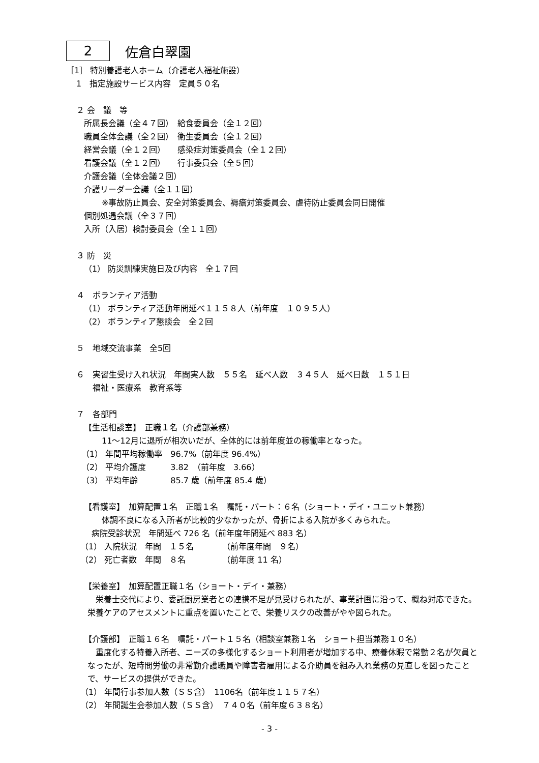2 佐倉白翠園
［1］ 特別養護老人ホーム（介護老人福祉施設）
1　指定施設サービス内容　定員５０名
２ 会　議　等
所属長会議（全４７回）　給食委員会（全１２回）
職員全体会議（全２回）　衛生委員会（全１２回）
経営会議（全１２回）　　感染症対策委員会（全１２回）
看護会議（全１２回）　　行事委員会（全５回）
介護会議（全体会議２回）
介護リーダー会議（全１１回）
※事故防止員会、安全対策委員会、褥瘡対策委員会、虐待防止委員会同日開催
個別処遇会議（全３７回）
入所（入居）検討委員会（全１１回）
３ 防　災
（1） 防災訓練実施日及び内容　全１７回
４　ボランティア活動
（1） ボランティア活動年間延べ１１５８人（前年度　１０９５人）
（2） ボランティア懇談会　全２回
５　地域交流事業　全5回
６　実習生受け入れ状況　年間実人数　５５名　延べ人数　３４５人　延べ日数　１５１日
福祉・医療系　教育系等
７　各部門
【生活相談室】　正職１名（介護部兼務）
11～12月に退所が相次いだが、全体的には前年度並の稼働率となった。
（1） 年間平均稼働率　96.7%（前年度 96.4%）
（2） 平均介護度　　　3.82　（前年度　3.66）
（3） 平均年齢　　　　85.7 歳（前年度 85.4 歳）
【看護室】　加算配置１名　正職１名　嘱託・パート：６名（ショート・デイ・ユニット兼務）
体調不良になる入所者が比較的少なかったが、骨折による入院が多くみられた。
病院受診状況　年間延べ 726 名（前年度年間延べ 883 名）
（1） 入院状況　年間　１５名　　　　（前年度年間　９名）
（2） 死亡者数　年間　８名　　　　　（前年度 11 名）
【栄養室】　加算配置正職１名（ショート・デイ・兼務）
　栄養士交代により、委託厨房業者との連携不足が見受けられたが、事業計画に沿って、概ね対応できた。栄養ケアのアセスメントに重点を置いたことで、栄養リスクの改善がやや図られた。
【介護部】　正職１６名　嘱託・パート１５名（相談室兼務１名　ショート担当兼務１０名）
　重度化する特養入所者、ニーズの多様化するショート利用者が増加する中、療養休暇で常勤２名が欠員となったが、短時間労働の非常勤介護職員や障害者雇用による介助員を組み入れ業務の見直しを図ったことで、サービスの提供ができた。
（1） 年間行事参加人数（ＳＳ含）　1106名（前年度１１５７名）
（2） 年間誕生会参加人数（ＳＳ含）　７４０名（前年度６３８名）
- 3 -